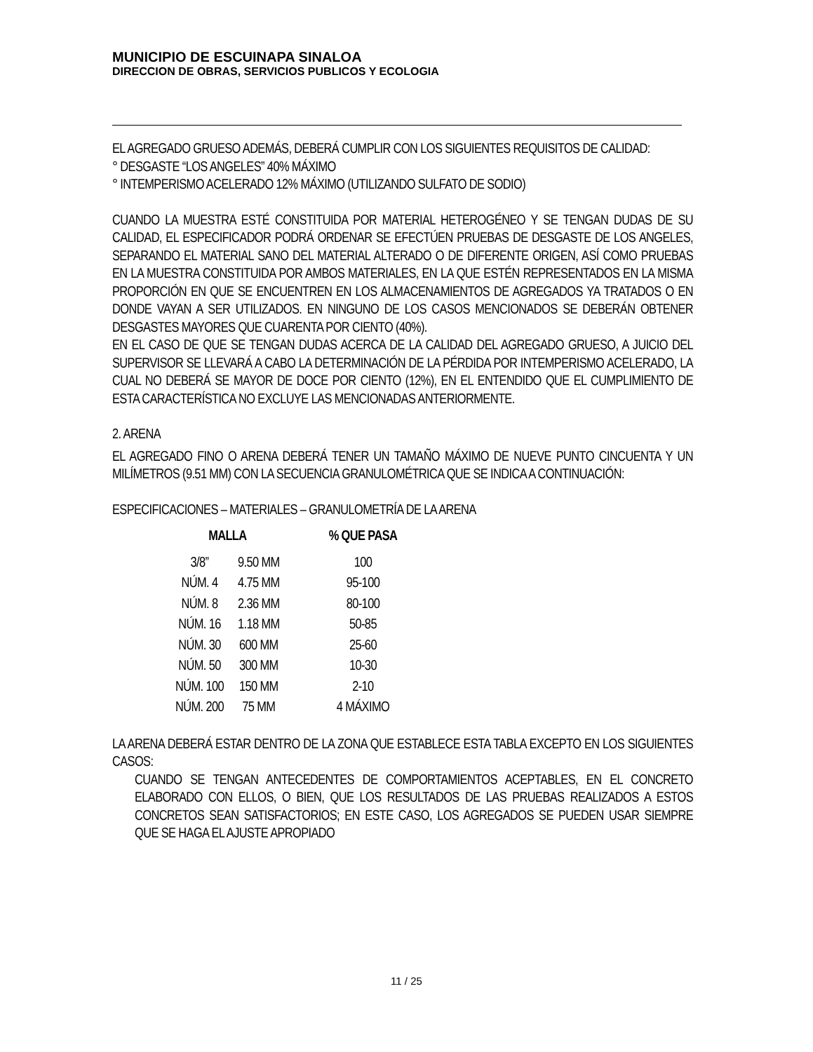MUNICIPIO DE ESCUINAPA SINALOA
DIRECCION DE OBRAS, SERVICIOS PUBLICOS Y ECOLOGIA
EL AGREGADO GRUESO ADEMÁS, DEBERÁ CUMPLIR CON LOS SIGUIENTES REQUISITOS DE CALIDAD:
° DESGASTE “LOS ANGELES” 40% MÁXIMO
° INTEMPERISMO ACELERADO 12% MÁXIMO (UTILIZANDO SULFATO DE SODIO)
CUANDO LA MUESTRA ESTÉ CONSTITUIDA POR MATERIAL HETEROGÉNEO Y SE TENGAN DUDAS DE SU CALIDAD, EL ESPECIFICADOR PODRÁ ORDENAR SE EFECTÚEN PRUEBAS DE DESGASTE DE LOS ANGELES, SEPARANDO EL MATERIAL SANO DEL MATERIAL ALTERADO O DE DIFERENTE ORIGEN, ASÍ COMO PRUEBAS EN LA MUESTRA CONSTITUIDA POR AMBOS MATERIALES, EN LA QUE ESTÉN REPRESENTADOS EN LA MISMA PROPORCIÓN EN QUE SE ENCUENTREN EN LOS ALMACENAMIENTOS DE AGREGADOS YA TRATADOS O EN DONDE VAYAN A SER UTILIZADOS. EN NINGUNO DE LOS CASOS MENCIONADOS SE DEBERÁN OBTENER DESGASTES MAYORES QUE CUARENTA POR CIENTO (40%).
EN EL CASO DE QUE SE TENGAN DUDAS ACERCA DE LA CALIDAD DEL AGREGADO GRUESO, A JUICIO DEL SUPERVISOR SE LLEVARÁ A CABO LA DETERMINACIÓN DE LA PÉRDIDA POR INTEMPERISMO ACELERADO, LA CUAL NO DEBERÁ SE MAYOR DE DOCE POR CIENTO (12%), EN EL ENTENDIDO QUE EL CUMPLIMIENTO DE ESTA CARACTERÍSTICA NO EXCLUYE LAS MENCIONADAS ANTERIORMENTE.
2. ARENA
EL AGREGADO FINO O ARENA DEBERÁ TENER UN TAMAÑO MÁXIMO DE NUEVE PUNTO CINCUENTA Y UN MILÍMETROS (9.51 MM) CON LA SECUENCIA GRANULOMÉTRICA QUE SE INDICA A CONTINUACIÓN:
ESPECIFICACIONES – MATERIALES – GRANULOMETRÍA DE LA ARENA
| MALLA | | % QUE PASA |
| --- | --- | --- |
| 3/8” | 9.50 MM | 100 |
| NÚM. 4 | 4.75 MM | 95-100 |
| NÚM. 8 | 2.36 MM | 80-100 |
| NÚM. 16 | 1.18 MM | 50-85 |
| NÚM. 30 | 600 MM | 25-60 |
| NÚM. 50 | 300 MM | 10-30 |
| NÚM. 100 | 150 MM | 2-10 |
| NÚM. 200 | 75 MM | 4 MÁXIMO |
LA ARENA DEBERÁ ESTAR DENTRO DE LA ZONA QUE ESTABLECE ESTA TABLA EXCEPTO EN LOS SIGUIENTES CASOS:
CUANDO SE TENGAN ANTECEDENTES DE COMPORTAMIENTOS ACEPTABLES, EN EL CONCRETO ELABORADO CON ELLOS, O BIEN, QUE LOS RESULTADOS DE LAS PRUEBAS REALIZADOS A ESTOS CONCRETOS SEAN SATISFACTORIOS; EN ESTE CASO, LOS AGREGADOS SE PUEDEN USAR SIEMPRE QUE SE HAGA EL AJUSTE APROPIADO
11 / 25